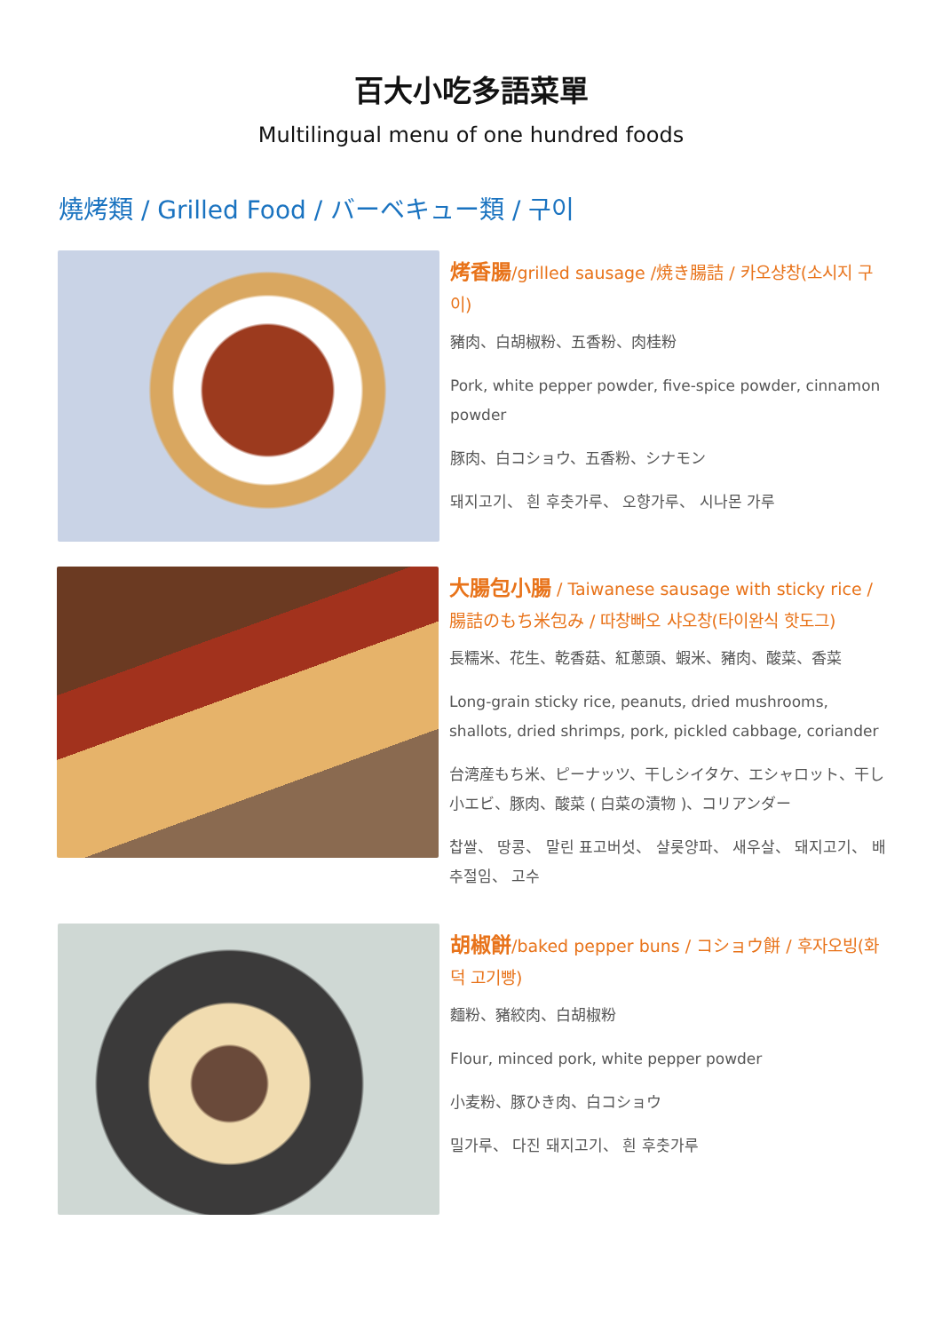百大小吃多語菜單
Multilingual menu of one hundred foods
燒烤類 / Grilled Food / バーベキュー類 / 구이
烤香腸/grilled sausage /焼き腸詰 / 카오샹창(소시지 구이)
豬肉、白胡椒粉、五香粉、肉桂粉
Pork, white pepper powder, five-spice powder, cinnamon powder
豚肉、白コショウ、五香粉、シナモン
돼지고기、 흰 후춧가루、 오향가루、 시나몬 가루
大腸包小腸 / Taiwanese sausage with sticky rice / 腸詰のもち米包み / 따창빠오 샤오창(타이완식 핫도그)
長糯米、花生、乾香菇、紅蔥頭、蝦米、豬肉、酸菜、香菜
Long-grain sticky rice, peanuts, dried mushrooms, shallots, dried shrimps, pork, pickled cabbage, coriander
台湾産もち米、ピーナッツ、干しシイタケ、エシャロット、干し小エビ、豚肉、酸菜 ( 白菜の漬物 )、コリアンダー
찹쌀、 땅콩、 말린 표고버섯、 샬롯양파、 새우살、 돼지고기、 배추절임、 고수
胡椒餅/baked pepper buns / コショウ餅 / 후자오빙(화덕 고기빵)
麵粉、豬絞肉、白胡椒粉
Flour, minced pork, white pepper powder
小麦粉、豚ひき肉、白コショウ
밀가루、 다진 돼지고기、 흰 후춧가루